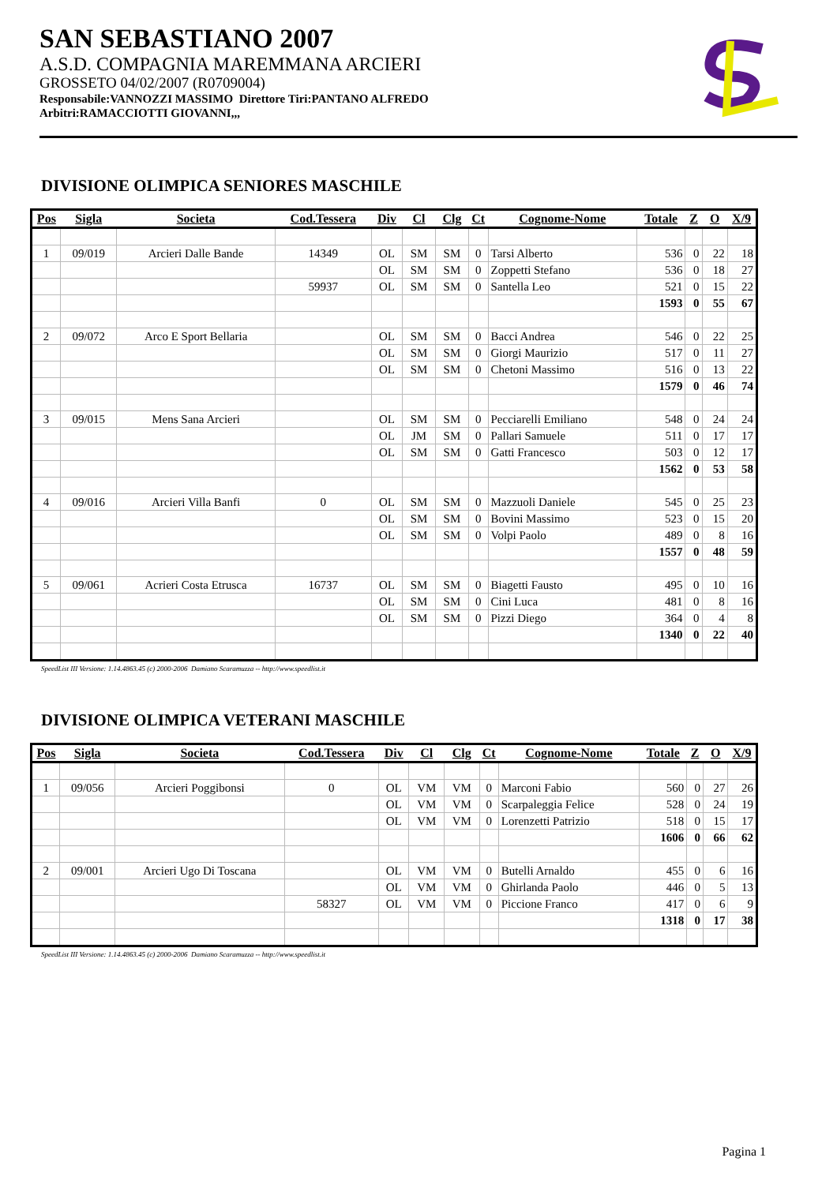SAN SEBASTIANO 2007
A.S.D. COMPAGNIA MAREMMANA ARCIERI
GROSSETO 04/02/2007 (R0709004)
Responsabile:VANNOZZI MASSIMO Direttore Tiri:PANTANO ALFREDO
Arbitri:RAMACCIOTTI GIOVANNI,,,
DIVISIONE OLIMPICA SENIORES MASCHILE
| Pos | Sigla | Societa | Cod.Tessera | Div | Cl | Clg | Ct | Cognome-Nome | Totale | Z | O | X/9 |
| --- | --- | --- | --- | --- | --- | --- | --- | --- | --- | --- | --- | --- |
| 1 | 09/019 | Arcieri Dalle Bande | 14349 | OL | SM | SM | 0 | Tarsi Alberto | 536 | 0 | 22 | 18 |
| | | | | OL | SM | SM | 0 | Zoppetti Stefano | 536 | 0 | 18 | 27 |
| | | | 59937 | OL | SM | SM | 0 | Santella Leo | 521 | 0 | 15 | 22 |
| | | | | | | | | | 1593 | 0 | 55 | 67 |
| 2 | 09/072 | Arco E Sport Bellaria | | OL | SM | SM | 0 | Bacci Andrea | 546 | 0 | 22 | 25 |
| | | | | OL | SM | SM | 0 | Giorgi Maurizio | 517 | 0 | 11 | 27 |
| | | | | OL | SM | SM | 0 | Chetoni Massimo | 516 | 0 | 13 | 22 |
| | | | | | | | | | 1579 | 0 | 46 | 74 |
| 3 | 09/015 | Mens Sana Arcieri | | OL | SM | SM | 0 | Pecciarelli Emiliano | 548 | 0 | 24 | 24 |
| | | | | OL | JM | SM | 0 | Pallari Samuele | 511 | 0 | 17 | 17 |
| | | | | OL | SM | SM | 0 | Gatti Francesco | 503 | 0 | 12 | 17 |
| | | | | | | | | | 1562 | 0 | 53 | 58 |
| 4 | 09/016 | Arcieri Villa Banfi | 0 | OL | SM | SM | 0 | Mazzuoli Daniele | 545 | 0 | 25 | 23 |
| | | | | OL | SM | SM | 0 | Bovini Massimo | 523 | 0 | 15 | 20 |
| | | | | OL | SM | SM | 0 | Volpi Paolo | 489 | 0 | 8 | 16 |
| | | | | | | | | | 1557 | 0 | 48 | 59 |
| 5 | 09/061 | Acrieri Costa Etrusca | 16737 | OL | SM | SM | 0 | Biagetti Fausto | 495 | 0 | 10 | 16 |
| | | | | OL | SM | SM | 0 | Cini Luca | 481 | 0 | 8 | 16 |
| | | | | OL | SM | SM | 0 | Pizzi Diego | 364 | 0 | 4 | 8 |
| | | | | | | | | | 1340 | 0 | 22 | 40 |
SpeedList III Versione: 1.14.4863.45 (c) 2000-2006 Damiano Scaramuzza -- http://www.speedlist.it
DIVISIONE OLIMPICA VETERANI MASCHILE
| Pos | Sigla | Societa | Cod.Tessera | Div | Cl | Clg | Ct | Cognome-Nome | Totale | Z | O | X/9 |
| --- | --- | --- | --- | --- | --- | --- | --- | --- | --- | --- | --- | --- |
| 1 | 09/056 | Arcieri Poggibonsi | 0 | OL | VM | VM | 0 | Marconi Fabio | 560 | 0 | 27 | 26 |
| | | | | OL | VM | VM | 0 | Scarpaleggia Felice | 528 | 0 | 24 | 19 |
| | | | | OL | VM | VM | 0 | Lorenzetti Patrizio | 518 | 0 | 15 | 17 |
| | | | | | | | | | 1606 | 0 | 66 | 62 |
| 2 | 09/001 | Arcieri Ugo Di Toscana | | OL | VM | VM | 0 | Butelli Arnaldo | 455 | 0 | 6 | 16 |
| | | | | OL | VM | VM | 0 | Ghirlanda Paolo | 446 | 0 | 5 | 13 |
| | | | 58327 | OL | VM | VM | 0 | Piccione Franco | 417 | 0 | 6 | 9 |
| | | | | | | | | | 1318 | 0 | 17 | 38 |
SpeedList III Versione: 1.14.4863.45 (c) 2000-2006 Damiano Scaramuzza -- http://www.speedlist.it
Pagina 1